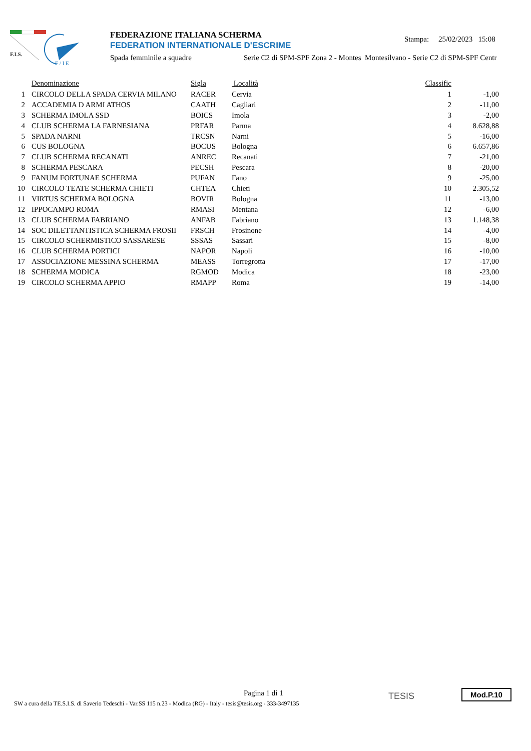F.I.S.
F / I E
FEDERAZIONE ITALIANA SCHERMA
FEDERATION INTERNATIONALE D'ESCRIME
Spada femminile a squadre Serie C2 di SPM-SPF Zona 2 - Montes Montesilvano - Serie C2 di SPM-SPF Centr
Stampa: 25/02/2023 15:08
| | Denominazione | Sigla | Località | Classific | |
| --- | --- | --- | --- | --- | --- |
| 1 | CIRCOLO DELLA SPADA CERVIA MILANO | RACER | Cervia | 1 | -1,00 |
| 2 | ACCADEMIA D ARMI ATHOS | CAATH | Cagliari | 2 | -11,00 |
| 3 | SCHERMA IMOLA SSD | BOICS | Imola | 3 | -2,00 |
| 4 | CLUB SCHERMA LA FARNESIANA | PRFAR | Parma | 4 | 8.628,88 |
| 5 | SPADA NARNI | TRCSN | Narni | 5 | -16,00 |
| 6 | CUS BOLOGNA | BOCUS | Bologna | 6 | 6.657,86 |
| 7 | CLUB SCHERMA RECANATI | ANREC | Recanati | 7 | -21,00 |
| 8 | SCHERMA PESCARA | PECSH | Pescara | 8 | -20,00 |
| 9 | FANUM FORTUNAE SCHERMA | PUFAN | Fano | 9 | -25,00 |
| 10 | CIRCOLO TEATE SCHERMA CHIETI | CHTEA | Chieti | 10 | 2.305,52 |
| 11 | VIRTUS SCHERMA BOLOGNA | BOVIR | Bologna | 11 | -13,00 |
| 12 | IPPOCAMPO ROMA | RMASI | Mentana | 12 | -6,00 |
| 13 | CLUB SCHERMA FABRIANO | ANFAB | Fabriano | 13 | 1.148,38 |
| 14 | SOC DILETTANTISTICA SCHERMA FROSII | FRSCH | Frosinone | 14 | -4,00 |
| 15 | CIRCOLO SCHERMISTICO SASSARESE | SSSAS | Sassari | 15 | -8,00 |
| 16 | CLUB SCHERMA PORTICI | NAPOR | Napoli | 16 | -10,00 |
| 17 | ASSOCIAZIONE MESSINA SCHERMA | MEASS | Torregrotta | 17 | -17,00 |
| 18 | SCHERMA MODICA | RGMOD | Modica | 18 | -23,00 |
| 19 | CIRCOLO SCHERMA APPIO | RMAPP | Roma | 19 | -14,00 |
Pagina 1 di 1
SW a cura della TE.S.I.S. di Saverio Tedeschi - Var.SS 115 n.23 - Modica (RG) - Italy - tesis@tesis.org - 333-3497135
TESIS Mod.P.10